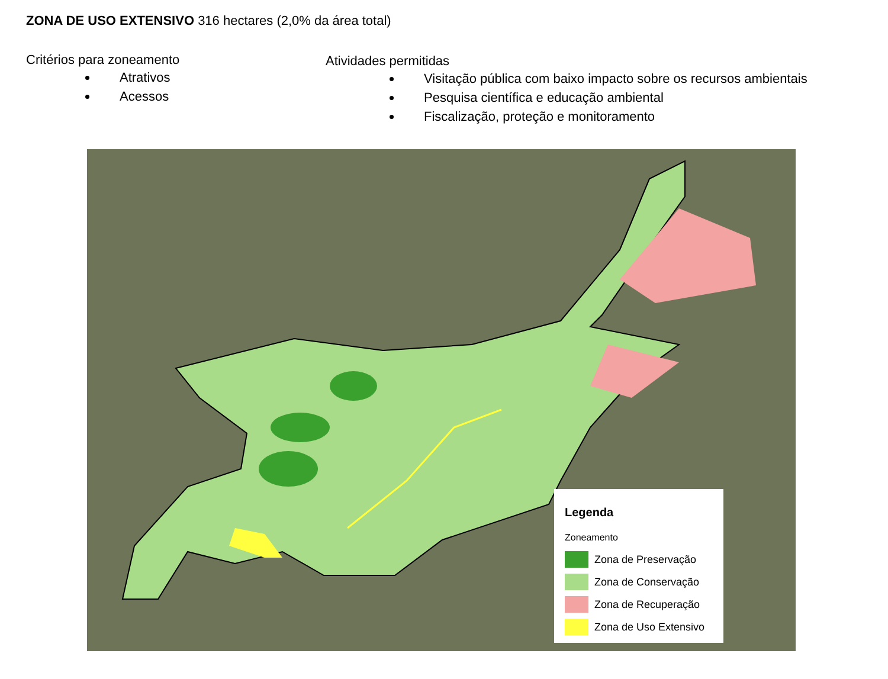ZONA DE USO EXTENSIVO 316 hectares (2,0% da área total)
Critérios para zoneamento
Atrativos
Acessos
Atividades permitidas
Visitação pública com baixo impacto sobre os recursos ambientais
Pesquisa científica e educação ambiental
Fiscalização, proteção e monitoramento
Legenda
Zoneamento
Zona de Preservação
Zona de Conservação
Zona de Recuperação
Zona de Uso Extensivo